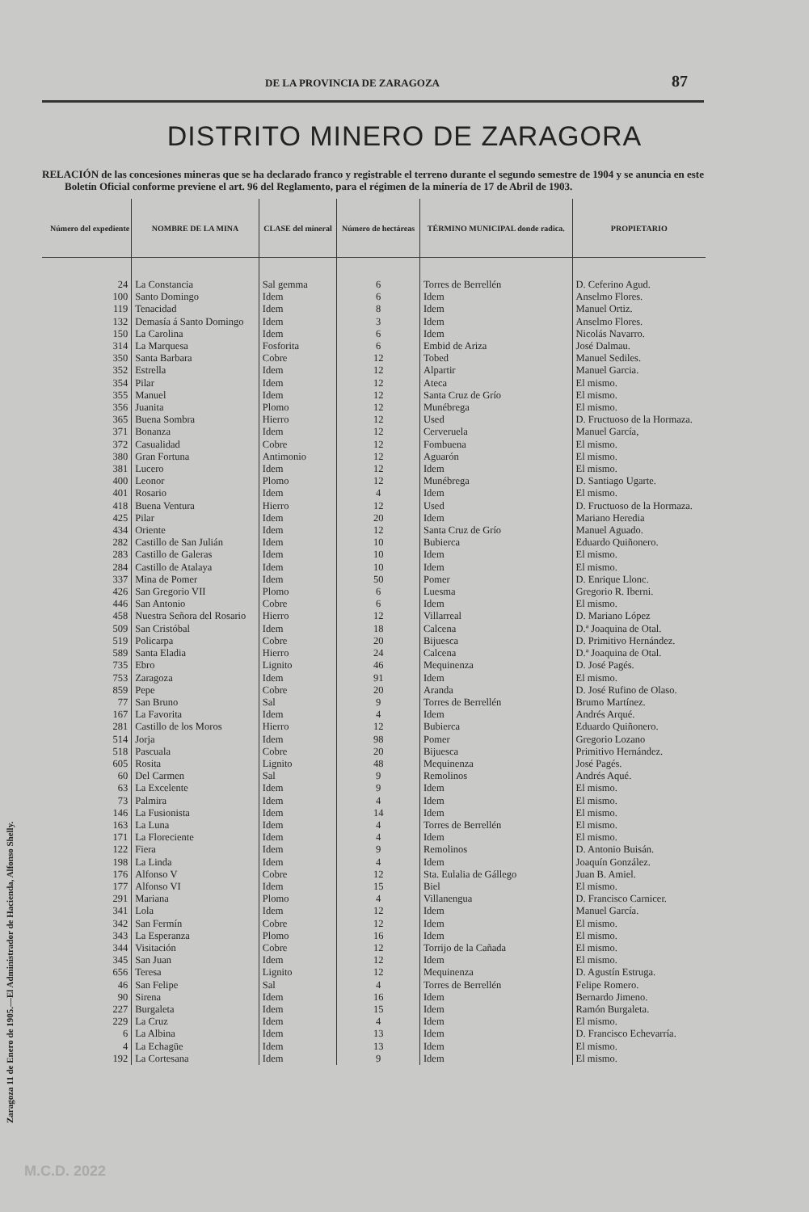Zaragoza 11 de Enero de 1905.—El Administrador de Hacienda, Alfonso Shelly.
DE LA PROVINCIA DE ZARAGOZA 87
DISTRITO MINERO DE ZARAGORA
RELACIÓN de las concesiones mineras que se ha declarado franco y registrable el terreno durante el segundo semestre de 1904 y se anuncia en este Boletín Oficial conforme previene el art. 96 del Reglamento, para el régimen de la minería de 17 de Abril de 1903.
| Número del expediente | NOMBRE DE LA MINA | CLASE del mineral | Número de hectáreas | TÉRMINO MUNICIPAL donde radica. | PROPIETARIO |
| --- | --- | --- | --- | --- | --- |
| 24 | La Constancia | Sal gemma | 6 | Torres de Berrellén | D. Ceferino Agud. |
| 100 | Santo Domingo | Idem | 6 | Idem | Anselmo Flores. |
| 119 | Tenacidad | Idem | 8 | Idem | Manuel Ortiz. |
| 132 | Demasía á Santo Domingo | Idem | 3 | Idem | Anselmo Flores. |
| 150 | La Carolina | Idem | 6 | Idem | Nicolás Navarro. |
| 314 | La Marquesa | Fosforita | 6 | Embid de Ariza | José Dalmau. |
| 350 | Santa Barbara | Cobre | 12 | Tobed | Manuel Sediles. |
| 352 | Estrella | Idem | 12 | Alpartir | Manuel Garcia. |
| 354 | Pilar | Idem | 12 | Ateca | El mismo. |
| 355 | Manuel | Idem | 12 | Santa Cruz de Grío | El mismo. |
| 356 | Juanita | Plomo | 12 | Munébrega | El mismo. |
| 365 | Buena Sombra | Hierro | 12 | Used | D. Fructuoso de la Hormaza. |
| 371 | Bonanza | Idem | 12 | Cerveruela | Manuel García, |
| 372 | Casualidad | Cobre | 12 | Fombuena | El mismo. |
| 380 | Gran Fortuna | Antimonio | 12 | Aguarón | El mismo. |
| 381 | Lucero | Idem | 12 | Idem | El mismo. |
| 400 | Leonor | Plomo | 12 | Munébrega | D. Santiago Ugarte. |
| 401 | Rosario | Idem | 4 | Idem | El mismo. |
| 418 | Buena Ventura | Hierro | 12 | Used | D. Fructuoso de la Hormaza. |
| 425 | Pilar | Idem | 20 | Idem | Mariano Heredia |
| 434 | Oriente | Idem | 12 | Santa Cruz de Grío | Manuel Aguado. |
| 282 | Castillo de San Julián | Idem | 10 | Bubierca | Eduardo Quiñonero. |
| 283 | Castillo de Galeras | Idem | 10 | Idem | El mismo. |
| 284 | Castillo de Atalaya | Idem | 10 | Idem | El mismo. |
| 337 | Mina de Pomer | Idem | 50 | Pomer | D. Enrique Llonc. |
| 426 | San Gregorio VII | Plomo | 6 | Luesma | Gregorio R. Iberni. |
| 446 | San Antonio | Cobre | 6 | Idem | El mismo. |
| 458 | Nuestra Señora del Rosario | Hierro | 12 | Villarreal | D. Mariano López |
| 509 | San Cristóbal | Idem | 18 | Calcena | D.ª Joaquina de Otal. |
| 519 | Policarpa | Cobre | 20 | Bijuesca | D. Primitivo Hernández. |
| 589 | Santa Eladia | Hierro | 24 | Calcena | D.ª Joaquina de Otal. |
| 735 | Ebro | Lignito | 46 | Mequinenza | D. José Pagés. |
| 753 | Zaragoza | Idem | 91 | Idem | El mismo. |
| 859 | Pepe | Cobre | 20 | Aranda | D. José Rufino de Olaso. |
| 77 | San Bruno | Sal | 9 | Torres de Berrellén | Brumo Martínez. |
| 167 | La Favorita | Idem | 4 | Idem | Andrés Arqué. |
| 281 | Castillo de los Moros | Hierro | 12 | Bubierca | Eduardo Quiñonero. |
| 514 | Jorja | Idem | 98 | Pomer | Gregorio Lozano |
| 518 | Pascuala | Cobre | 20 | Bijuesca | Primitivo Hernández. |
| 605 | Rosita | Lignito | 48 | Mequinenza | José Pagés. |
| 60 | Del Carmen | Sal | 9 | Remolinos | Andrés Aqué. |
| 63 | La Excelente | Idem | 9 | Idem | El mismo. |
| 73 | Palmira | Idem | 4 | Idem | El mismo. |
| 146 | La Fusionista | Idem | 14 | Idem | El mismo. |
| 163 | La Luna | Idem | 4 | Torres de Berrellén | El mismo. |
| 171 | La Floreciente | Idem | 4 | Idem | El mismo. |
| 122 | Fiera | Idem | 9 | Remolinos | D. Antonio Buisán. |
| 198 | La Linda | Idem | 4 | Idem | Joaquín González. |
| 176 | Alfonso V | Cobre | 12 | Sta. Eulalia de Gállego | Juan B. Amiel. |
| 177 | Alfonso VI | Idem | 15 | Biel | El mismo. |
| 291 | Mariana | Plomo | 4 | Villanengua | D. Francisco Carnicer. |
| 341 | Lola | Idem | 12 | Idem | Manuel García. |
| 342 | San Fermín | Cobre | 12 | Idem | El mismo. |
| 343 | La Esperanza | Plomo | 16 | Idem | El mismo. |
| 344 | Visitación | Cobre | 12 | Torrijo de la Cañada | El mismo. |
| 345 | San Juan | Idem | 12 | Idem | El mismo. |
| 656 | Teresa | Lignito | 12 | Mequinenza | D. Agustín Estruga. |
| 46 | San Felipe | Sal | 4 | Torres de Berrellén | Felipe Romero. |
| 90 | Sirena | Idem | 16 | Idem | Bernardo Jimeno. |
| 227 | Burgaleta | Idem | 15 | Idem | Ramón Burgaleta. |
| 229 | La Cruz | Idem | 4 | Idem | El mismo. |
| 6 | La Albina | Idem | 13 | Idem | D. Francisco Echevarría. |
| 4 | La Echagüe | Idem | 13 | Idem | El mismo. |
| 192 | La Cortesana | Idem | 9 | Idem | El mismo. |
M.C.D. 2022